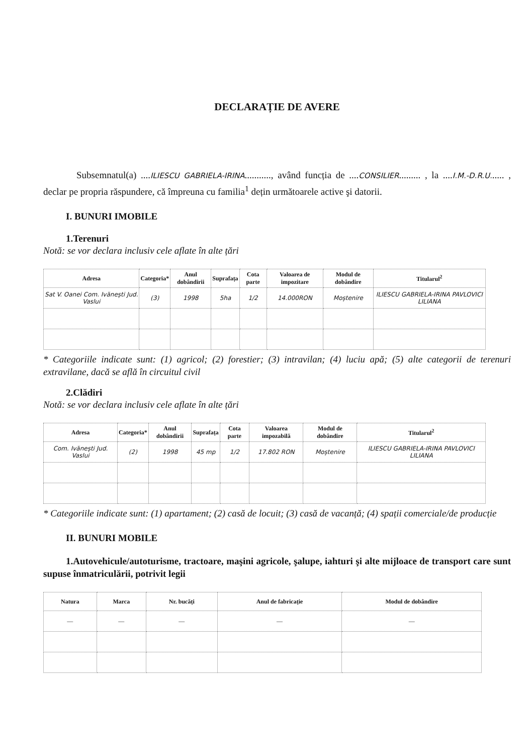DECLARAȚIE DE AVERE
Subsemnatul(a) ....ILIESCU GABRIELA-IRINA..........., având funcția de ....CONSILIER......... , la ....I.M.-D.R.U...... , declar pe propria răspundere, că împreuna cu familia<sup>1</sup> dețin următoarele active şi datorii.
I. BUNURI IMOBILE
1.Terenuri
Notă: se vor declara inclusiv cele aflate în alte țări
| Adresa | Categoria* | Anul dobândirii | Suprafața | Cota parte | Valoarea de impozitare | Modul de dobândire | Titularul<sup>2</sup> |
| --- | --- | --- | --- | --- | --- | --- | --- |
| Sat V. Oanei Com. Ivănești Jud. Vaslui | (3) | 1998 | 5ha | 1/2 | 14.000RON | Moștenire | ILIESCU GABRIELA-IRINA PAVLOVICI LILIANA |
* Categoriile indicate sunt: (1) agricol; (2) forestier; (3) intravilan; (4) luciu apă; (5) alte categorii de terenuri extravilane, dacă se află în circuitul civil
2.Clădiri
Notă: se vor declara inclusiv cele aflate în alte țări
| Adresa | Categoria* | Anul dobândirii | Suprafața | Cota parte | Valoarea impozabilă | Modul de dobândire | Titularul<sup>2</sup> |
| --- | --- | --- | --- | --- | --- | --- | --- |
| Com. Ivănești Jud. Vaslui | (2) | 1998 | 45 mp | 1/2 | 17.802 RON | Moștenire | ILIESCU GABRIELA-IRINA PAVLOVICI LILIANA |
* Categoriile indicate sunt: (1) apartament; (2) casă de locuit; (3) casă de vacanță; (4) spații comerciale/de producție
II. BUNURI MOBILE
1.Autovehicule/autoturisme, tractoare, maşini agricole, şalupe, iahturi şi alte mijloace de transport care sunt supuse înmatriculării, potrivit legii
| Natura | Marca | Nr. bucăți | Anul de fabricație | Modul de dobândire |
| --- | --- | --- | --- | --- |
| — | — | — | — | — |